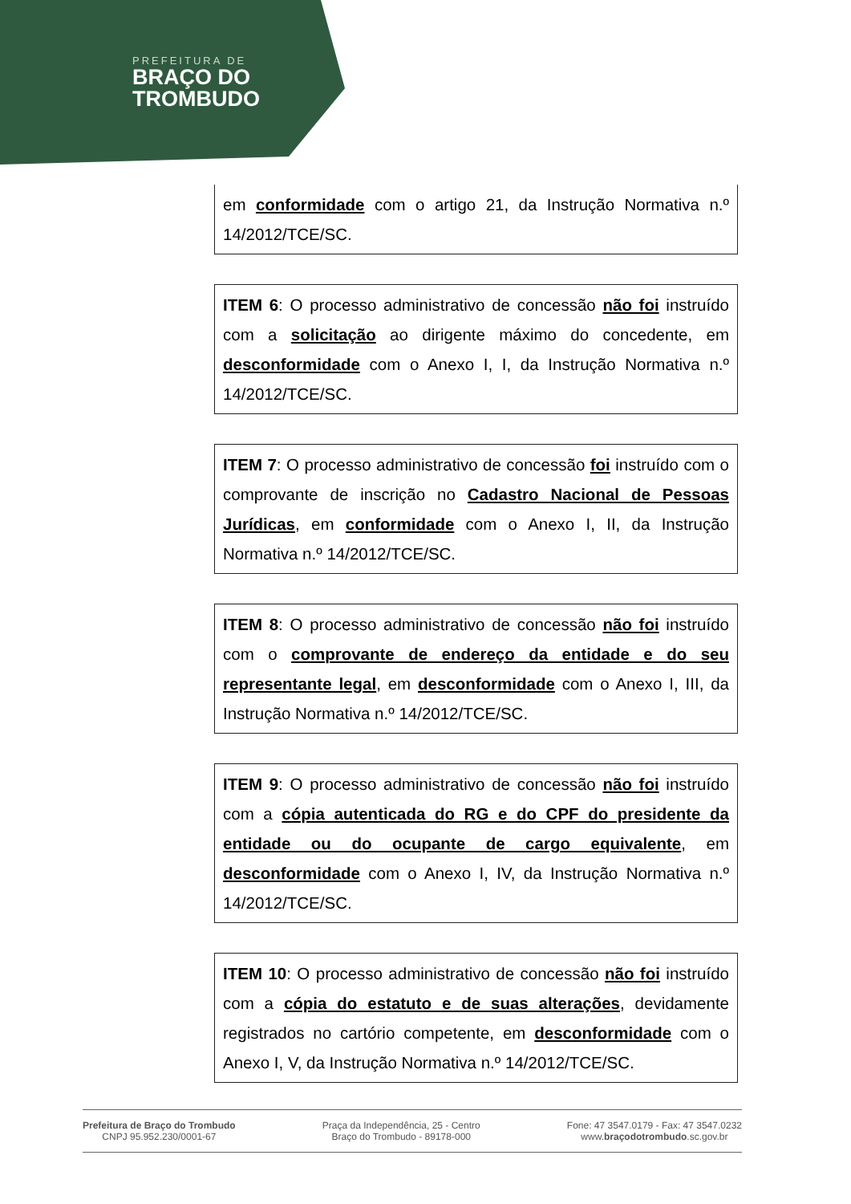PREFEITURA DE
BRAÇO DO
TROMBUDO
em conformidade com o artigo 21, da Instrução Normativa n.º 14/2012/TCE/SC.
ITEM 6: O processo administrativo de concessão não foi instruído com a solicitação ao dirigente máximo do concedente, em desconformidade com o Anexo I, I, da Instrução Normativa n.º 14/2012/TCE/SC.
ITEM 7: O processo administrativo de concessão foi instruído com o comprovante de inscrição no Cadastro Nacional de Pessoas Jurídicas, em conformidade com o Anexo I, II, da Instrução Normativa n.º 14/2012/TCE/SC.
ITEM 8: O processo administrativo de concessão não foi instruído com o comprovante de endereço da entidade e do seu representante legal, em desconformidade com o Anexo I, III, da Instrução Normativa n.º 14/2012/TCE/SC.
ITEM 9: O processo administrativo de concessão não foi instruído com a cópia autenticada do RG e do CPF do presidente da entidade ou do ocupante de cargo equivalente, em desconformidade com o Anexo I, IV, da Instrução Normativa n.º 14/2012/TCE/SC.
ITEM 10: O processo administrativo de concessão não foi instruído com a cópia do estatuto e de suas alterações, devidamente registrados no cartório competente, em desconformidade com o Anexo I, V, da Instrução Normativa n.º 14/2012/TCE/SC.
Prefeitura de Braço do Trombudo
CNPJ 95.952.230/0001-67
Praça da Independência, 25 - Centro
Braço do Trombudo - 89178-000
Fone: 47 3547.0179 - Fax: 47 3547.0232
www.braçodotrombudo.sc.gov.br